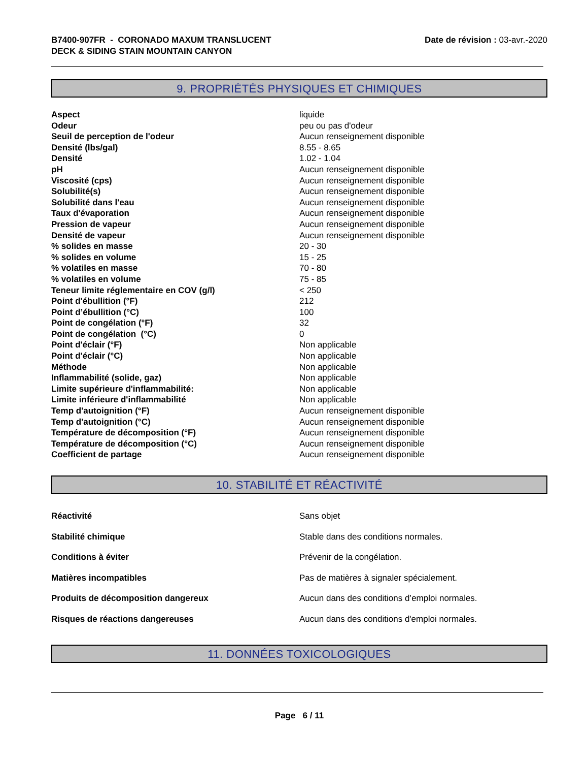B7400-907FR - CORONADO MAXUM TRANSLUCENT
DECK & SIDING STAIN MOUNTAIN CANYON
Date de révision : 03-avr.-2020
9. PROPRIÉTÉS PHYSIQUES ET CHIMIQUES
| Aspect | liquide |
| Odeur | peu ou pas d'odeur |
| Seuil de perception de l'odeur | Aucun renseignement disponible |
| Densité (lbs/gal) | 8.55 - 8.65 |
| Densité | 1.02 - 1.04 |
| pH | Aucun renseignement disponible |
| Viscosité (cps) | Aucun renseignement disponible |
| Solubilité(s) | Aucun renseignement disponible |
| Solubilité dans l'eau | Aucun renseignement disponible |
| Taux d'évaporation | Aucun renseignement disponible |
| Pression de vapeur | Aucun renseignement disponible |
| Densité de vapeur | Aucun renseignement disponible |
| % solides en masse | 20 - 30 |
| % solides en volume | 15 - 25 |
| % volatiles en masse | 70 - 80 |
| % volatiles en volume | 75 - 85 |
| Teneur limite réglementaire en COV (g/l) | < 250 |
| Point d'ébullition (°F) | 212 |
| Point d’ébullition (°C) | 100 |
| Point de congélation (°F) | 32 |
| Point de congélation (°C) | 0 |
| Point d'éclair (°F) | Non applicable |
| Point d'éclair (°C) | Non applicable |
| Méthode | Non applicable |
| Inflammabilité (solide, gaz) | Non applicable |
| Limite supérieure d'inflammabilité: | Non applicable |
| Limite inférieure d'inflammabilité | Non applicable |
| Temp d'autoignition (°F) | Aucun renseignement disponible |
| Temp d'autoignition (°C) | Aucun renseignement disponible |
| Température de décomposition (°F) | Aucun renseignement disponible |
| Température de décomposition (°C) | Aucun renseignement disponible |
| Coefficient de partage | Aucun renseignement disponible |
10. STABILITÉ ET RÉACTIVITÉ
| Réactivité | Sans objet |
| Stabilité chimique | Stable dans des conditions normales. |
| Conditions à éviter | Prévenir de la congélation. |
| Matières incompatibles | Pas de matières à signaler spécialement. |
| Produits de décomposition dangereux | Aucun dans des conditions d’emploi normales. |
| Risques de réactions dangereuses | Aucun dans des conditions d'emploi normales. |
11. DONNÉES TOXICOLOGIQUES
Page 6 / 11